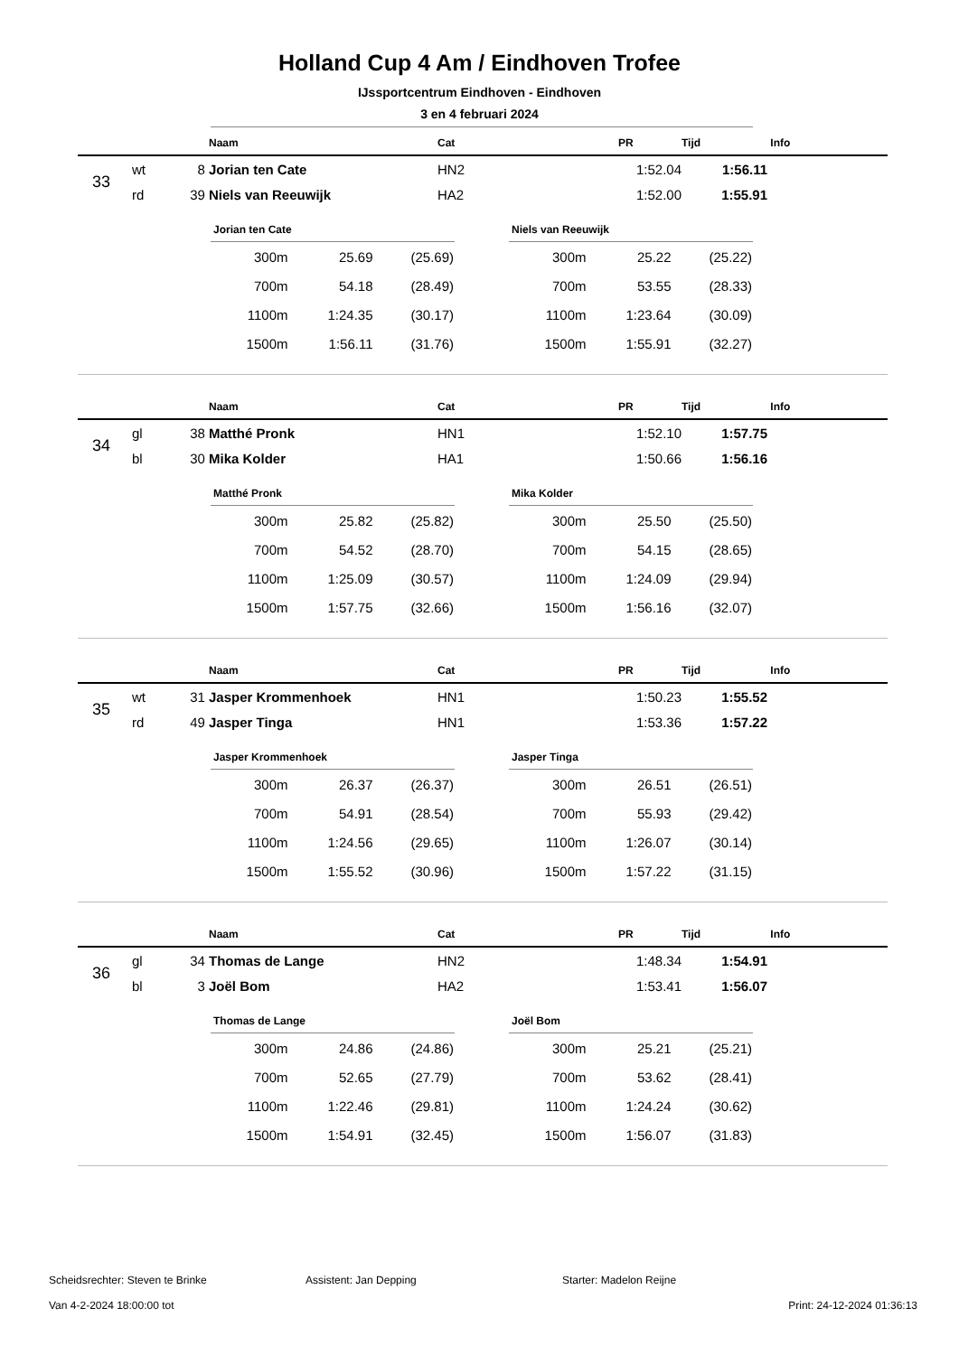Holland Cup 4 Am / Eindhoven Trofee
IJssportcentrum Eindhoven - Eindhoven
3 en 4 februari 2024
| | | | Naam | Cat | PR | Tijd | Info |
| --- | --- | --- | --- | --- | --- | --- | --- |
| 33 | wt | 8 | Jorian ten Cate | HN2 | 1:52.04 | 1:56.11 | |
| | rd | 39 | Niels van Reeuwijk | HA2 | 1:52.00 | 1:55.91 | |
| Jorian ten Cate | | |
| --- | --- | --- |
| 300m | 25.69 | (25.69) |
| 700m | 54.18 | (28.49) |
| 1100m | 1:24.35 | (30.17) |
| 1500m | 1:56.11 | (31.76) |
| Niels van Reeuwijk | | |
| --- | --- | --- |
| 300m | 25.22 | (25.22) |
| 700m | 53.55 | (28.33) |
| 1100m | 1:23.64 | (30.09) |
| 1500m | 1:55.91 | (32.27) |
| | | | Naam | Cat | PR | Tijd | Info |
| --- | --- | --- | --- | --- | --- | --- | --- |
| 34 | gl | 38 | Matthé Pronk | HN1 | 1:52.10 | 1:57.75 | |
| | bl | 30 | Mika Kolder | HA1 | 1:50.66 | 1:56.16 | |
| Matthé Pronk | | |
| --- | --- | --- |
| 300m | 25.82 | (25.82) |
| 700m | 54.52 | (28.70) |
| 1100m | 1:25.09 | (30.57) |
| 1500m | 1:57.75 | (32.66) |
| Mika Kolder | | |
| --- | --- | --- |
| 300m | 25.50 | (25.50) |
| 700m | 54.15 | (28.65) |
| 1100m | 1:24.09 | (29.94) |
| 1500m | 1:56.16 | (32.07) |
| | | | Naam | Cat | PR | Tijd | Info |
| --- | --- | --- | --- | --- | --- | --- | --- |
| 35 | wt | 31 | Jasper Krommenhoek | HN1 | 1:50.23 | 1:55.52 | |
| | rd | 49 | Jasper Tinga | HN1 | 1:53.36 | 1:57.22 | |
| Jasper Krommenhoek | | |
| --- | --- | --- |
| 300m | 26.37 | (26.37) |
| 700m | 54.91 | (28.54) |
| 1100m | 1:24.56 | (29.65) |
| 1500m | 1:55.52 | (30.96) |
| Jasper Tinga | | |
| --- | --- | --- |
| 300m | 26.51 | (26.51) |
| 700m | 55.93 | (29.42) |
| 1100m | 1:26.07 | (30.14) |
| 1500m | 1:57.22 | (31.15) |
| | | | Naam | Cat | PR | Tijd | Info |
| --- | --- | --- | --- | --- | --- | --- | --- |
| 36 | gl | 34 | Thomas de Lange | HN2 | 1:48.34 | 1:54.91 | |
| | bl | 3 | Joël Bom | HA2 | 1:53.41 | 1:56.07 | |
| Thomas de Lange | | |
| --- | --- | --- |
| 300m | 24.86 | (24.86) |
| 700m | 52.65 | (27.79) |
| 1100m | 1:22.46 | (29.81) |
| 1500m | 1:54.91 | (32.45) |
| Joël Bom | | |
| --- | --- | --- |
| 300m | 25.21 | (25.21) |
| 700m | 53.62 | (28.41) |
| 1100m | 1:24.24 | (30.62) |
| 1500m | 1:56.07 | (31.83) |
Scheidsrechter: Steven te Brinke Assistent: Jan Depping Starter: Madelon Reijne
Van 4-2-2024 18:00:00 tot Print: 24-12-2024 01:36:13